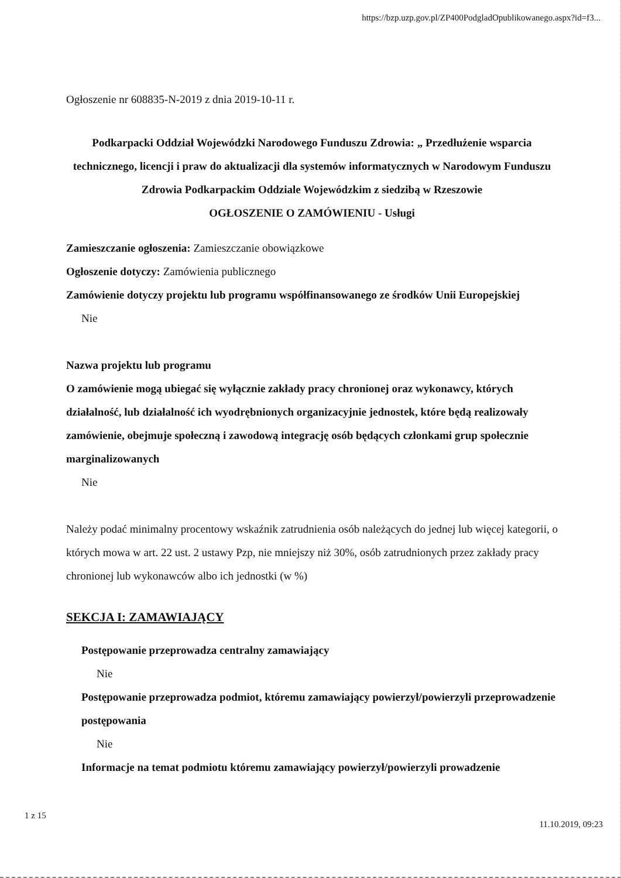https://bzp.uzp.gov.pl/ZP400PodgladOpublikowanego.aspx?id=f3...
Ogłoszenie nr 608835-N-2019 z dnia 2019-10-11 r.
Podkarpacki Oddział Wojewódzki Narodowego Funduszu Zdrowia: „ Przedłużenie wsparcia technicznego, licencji i praw do aktualizacji dla systemów informatycznych w Narodowym Funduszu Zdrowia Podkarpackim Oddziale Wojewódzkim z siedzibą w Rzeszowie
OGŁOSZENIE O ZAMÓWIENIU - Usługi
Zamieszczanie ogłoszenia: Zamieszczanie obowiązkowe
Ogłoszenie dotyczy: Zamówienia publicznego
Zamówienie dotyczy projektu lub programu współfinansowanego ze środków Unii Europejskiej
Nie
Nazwa projektu lub programu
O zamówienie mogą ubiegać się wyłącznie zakłady pracy chronionej oraz wykonawcy, których działalność, lub działalność ich wyodrębnionych organizacyjnie jednostek, które będą realizowały zamówienie, obejmuje społeczną i zawodową integrację osób będących członkami grup społecznie marginalizowanych
Nie
Należy podać minimalny procentowy wskaźnik zatrudnienia osób należących do jednej lub więcej kategorii, o których mowa w art. 22 ust. 2 ustawy Pzp, nie mniejszy niż 30%, osób zatrudnionych przez zakłady pracy chronionej lub wykonawców albo ich jednostki (w %)
SEKCJA I: ZAMAWIAJĄCY
Postępowanie przeprowadza centralny zamawiający
Nie
Postępowanie przeprowadza podmiot, któremu zamawiający powierzył/powierzyli przeprowadzenie postępowania
Nie
Informacje na temat podmiotu któremu zamawiający powierzył/powierzyli prowadzenie
1 z 15
11.10.2019, 09:23